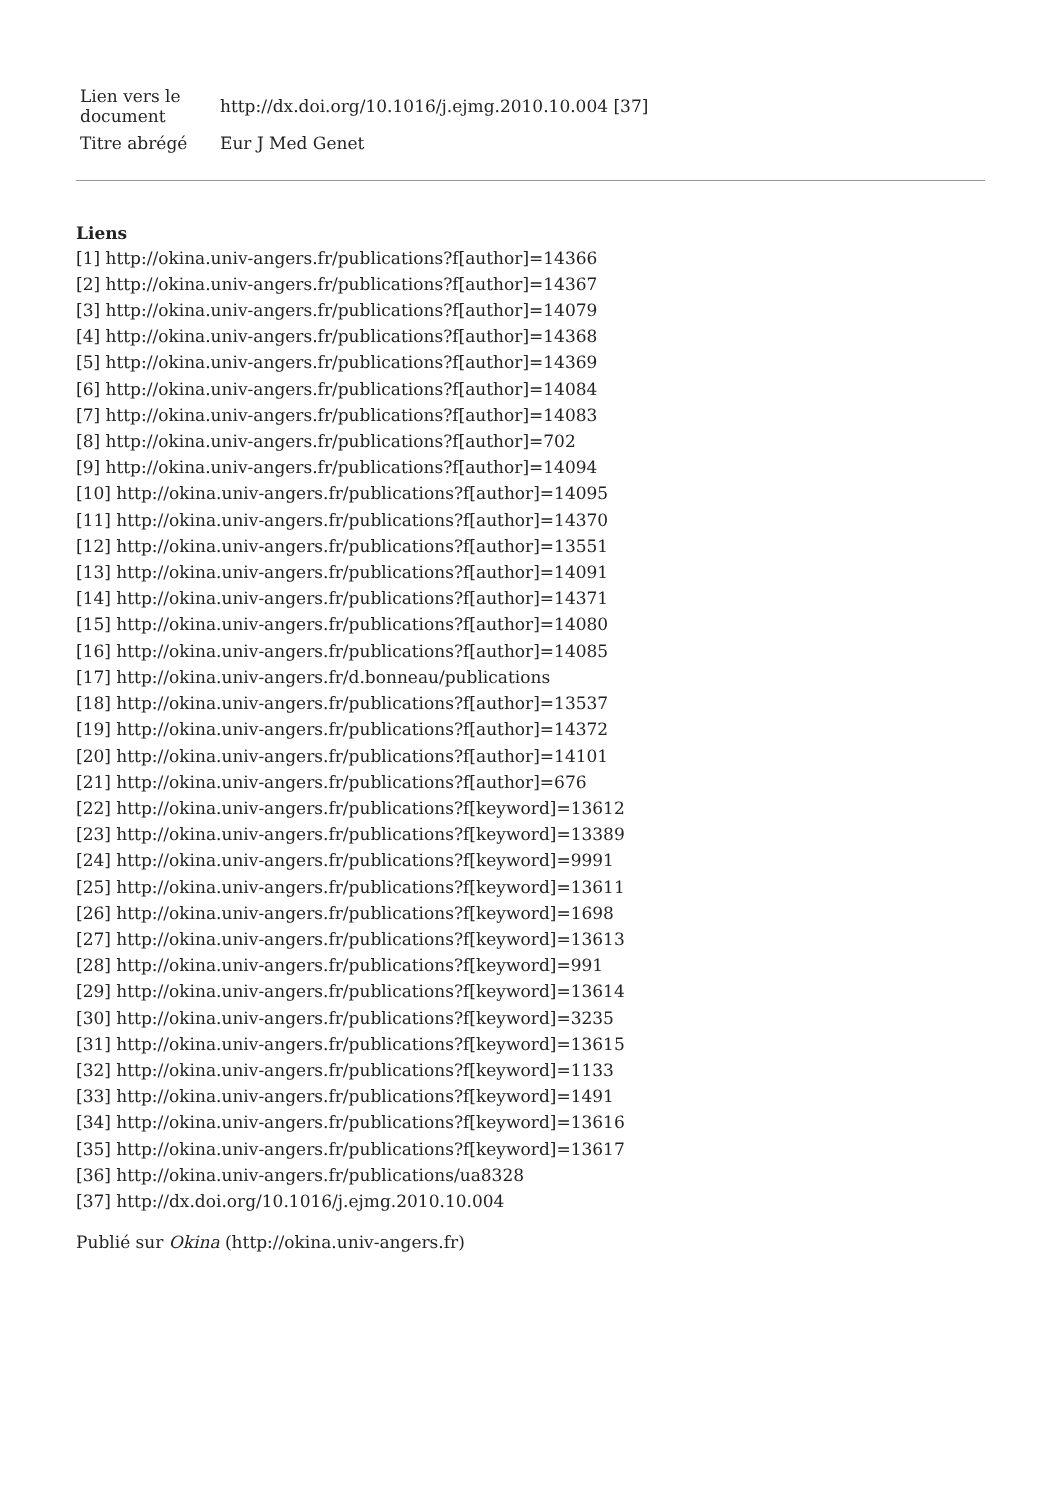| Lien vers le document | http://dx.doi.org/10.1016/j.ejmg.2010.10.004 [37] |
| Titre abrégé | Eur J Med Genet |
Liens
[1] http://okina.univ-angers.fr/publications?f[author]=14366
[2] http://okina.univ-angers.fr/publications?f[author]=14367
[3] http://okina.univ-angers.fr/publications?f[author]=14079
[4] http://okina.univ-angers.fr/publications?f[author]=14368
[5] http://okina.univ-angers.fr/publications?f[author]=14369
[6] http://okina.univ-angers.fr/publications?f[author]=14084
[7] http://okina.univ-angers.fr/publications?f[author]=14083
[8] http://okina.univ-angers.fr/publications?f[author]=702
[9] http://okina.univ-angers.fr/publications?f[author]=14094
[10] http://okina.univ-angers.fr/publications?f[author]=14095
[11] http://okina.univ-angers.fr/publications?f[author]=14370
[12] http://okina.univ-angers.fr/publications?f[author]=13551
[13] http://okina.univ-angers.fr/publications?f[author]=14091
[14] http://okina.univ-angers.fr/publications?f[author]=14371
[15] http://okina.univ-angers.fr/publications?f[author]=14080
[16] http://okina.univ-angers.fr/publications?f[author]=14085
[17] http://okina.univ-angers.fr/d.bonneau/publications
[18] http://okina.univ-angers.fr/publications?f[author]=13537
[19] http://okina.univ-angers.fr/publications?f[author]=14372
[20] http://okina.univ-angers.fr/publications?f[author]=14101
[21] http://okina.univ-angers.fr/publications?f[author]=676
[22] http://okina.univ-angers.fr/publications?f[keyword]=13612
[23] http://okina.univ-angers.fr/publications?f[keyword]=13389
[24] http://okina.univ-angers.fr/publications?f[keyword]=9991
[25] http://okina.univ-angers.fr/publications?f[keyword]=13611
[26] http://okina.univ-angers.fr/publications?f[keyword]=1698
[27] http://okina.univ-angers.fr/publications?f[keyword]=13613
[28] http://okina.univ-angers.fr/publications?f[keyword]=991
[29] http://okina.univ-angers.fr/publications?f[keyword]=13614
[30] http://okina.univ-angers.fr/publications?f[keyword]=3235
[31] http://okina.univ-angers.fr/publications?f[keyword]=13615
[32] http://okina.univ-angers.fr/publications?f[keyword]=1133
[33] http://okina.univ-angers.fr/publications?f[keyword]=1491
[34] http://okina.univ-angers.fr/publications?f[keyword]=13616
[35] http://okina.univ-angers.fr/publications?f[keyword]=13617
[36] http://okina.univ-angers.fr/publications/ua8328
[37] http://dx.doi.org/10.1016/j.ejmg.2010.10.004
Publié sur Okina (http://okina.univ-angers.fr)